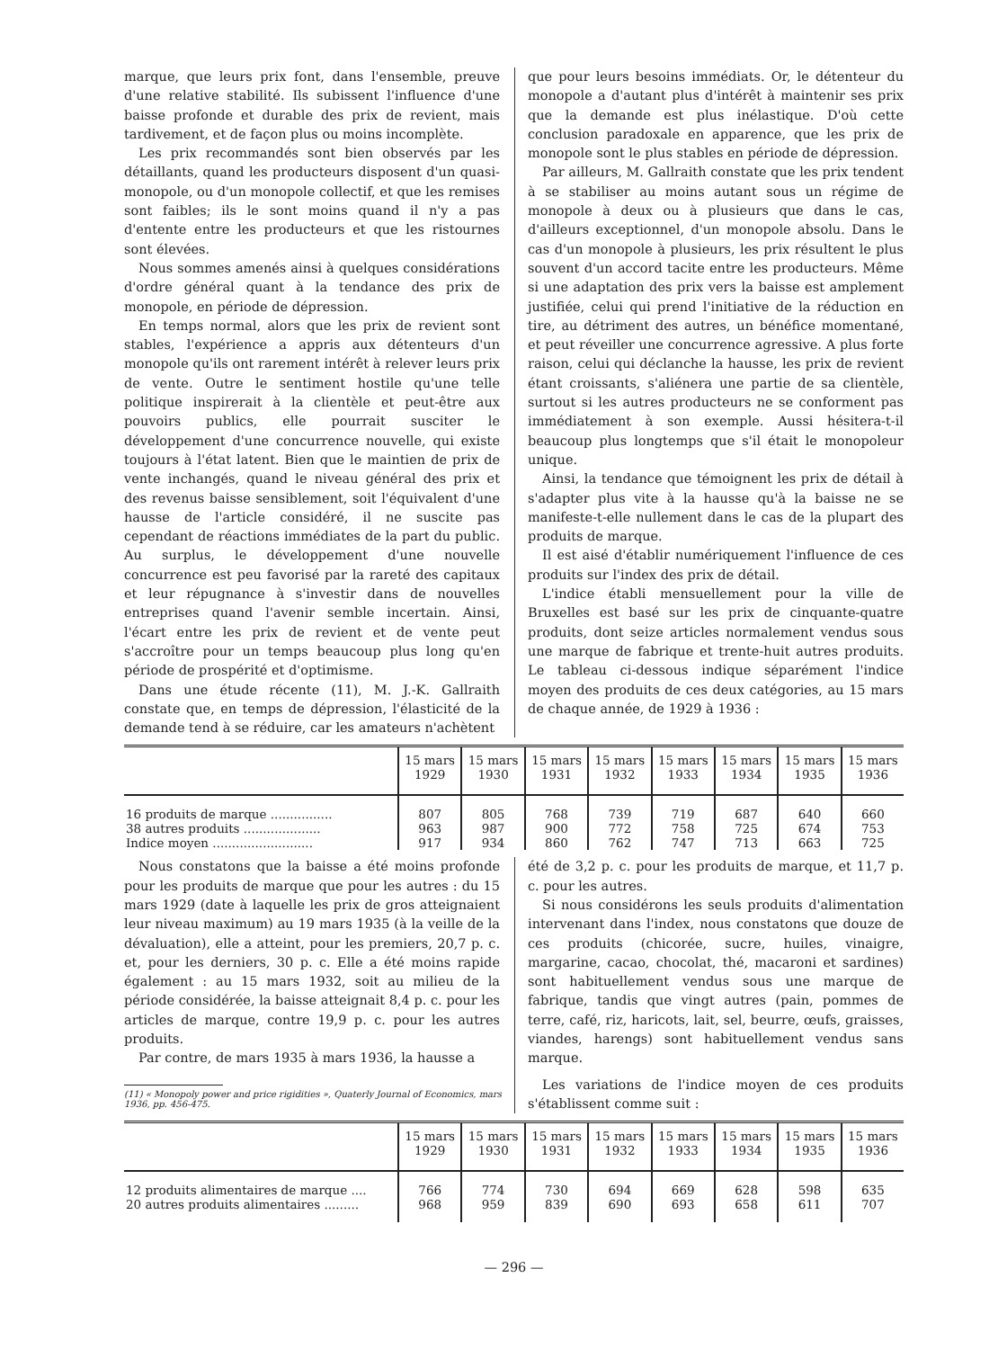marque, que leurs prix font, dans l'ensemble, preuve d'une relative stabilité. Ils subissent l'influence d'une baisse profonde et durable des prix de revient, mais tardivement, et de façon plus ou moins incomplète.
Les prix recommandés sont bien observés par les détaillants, quand les producteurs disposent d'un quasi-monopole, ou d'un monopole collectif, et que les remises sont faibles; ils le sont moins quand il n'y a pas d'entente entre les producteurs et que les ristournes sont élevées.
Nous sommes amenés ainsi à quelques considérations d'ordre général quant à la tendance des prix de monopole, en période de dépression.
En temps normal, alors que les prix de revient sont stables, l'expérience a appris aux détenteurs d'un monopole qu'ils ont rarement intérêt à relever leurs prix de vente. Outre le sentiment hostile qu'une telle politique inspirerait à la clientèle et peut-être aux pouvoirs publics, elle pourrait susciter le développement d'une concurrence nouvelle, qui existe toujours à l'état latent. Bien que le maintien de prix de vente inchangés, quand le niveau général des prix et des revenus baisse sensiblement, soit l'équivalent d'une hausse de l'article considéré, il ne suscite pas cependant de réactions immédiates de la part du public. Au surplus, le développement d'une nouvelle concurrence est peu favorisé par la rareté des capitaux et leur répugnance à s'investir dans de nouvelles entreprises quand l'avenir semble incertain. Ainsi, l'écart entre les prix de revient et de vente peut s'accroître pour un temps beaucoup plus long qu'en période de prospérité et d'optimisme.
Dans une étude récente (11), M. J.-K. Gallraith constate que, en temps de dépression, l'élasticité de la demande tend à se réduire, car les amateurs n'achètent
que pour leurs besoins immédiats. Or, le détenteur du monopole a d'autant plus d'intérêt à maintenir ses prix que la demande est plus inélastique. D'où cette conclusion paradoxale en apparence, que les prix de monopole sont le plus stables en période de dépression.
Par ailleurs, M. Gallraith constate que les prix tendent à se stabiliser au moins autant sous un régime de monopole à deux ou à plusieurs que dans le cas, d'ailleurs exceptionnel, d'un monopole absolu. Dans le cas d'un monopole à plusieurs, les prix résultent le plus souvent d'un accord tacite entre les producteurs. Même si une adaptation des prix vers la baisse est amplement justifiée, celui qui prend l'initiative de la réduction en tire, au détriment des autres, un bénéfice momentané, et peut réveiller une concurrence agressive. A plus forte raison, celui qui déclanche la hausse, les prix de revient étant croissants, s'aliénera une partie de sa clientèle, surtout si les autres producteurs ne se conforment pas immédiatement à son exemple. Aussi hésitera-t-il beaucoup plus longtemps que s'il était le monopoleur unique.
Ainsi, la tendance que témoignent les prix de détail à s'adapter plus vite à la hausse qu'à la baisse ne se manifeste-t-elle nullement dans le cas de la plupart des produits de marque.
Il est aisé d'établir numériquement l'influence de ces produits sur l'index des prix de détail.
L'indice établi mensuellement pour la ville de Bruxelles est basé sur les prix de cinquante-quatre produits, dont seize articles normalement vendus sous une marque de fabrique et trente-huit autres produits. Le tableau ci-dessous indique séparément l'indice moyen des produits de ces deux catégories, au 15 mars de chaque année, de 1929 à 1936 :
| | 15 mars 1929 | 15 mars 1930 | 15 mars 1931 | 15 mars 1932 | 15 mars 1933 | 15 mars 1934 | 15 mars 1935 | 15 mars 1936 |
| --- | --- | --- | --- | --- | --- | --- | --- | --- |
| 16 produits de marque ................ | 807 | 805 | 768 | 739 | 719 | 687 | 640 | 660 |
| 38 autres produits .................... | 963 | 987 | 900 | 772 | 758 | 725 | 674 | 753 |
| Indice moyen .......................... | 917 | 934 | 860 | 762 | 747 | 713 | 663 | 725 |
Nous constatons que la baisse a été moins profonde pour les produits de marque que pour les autres : du 15 mars 1929 (date à laquelle les prix de gros atteignaient leur niveau maximum) au 19 mars 1935 (à la veille de la dévaluation), elle a atteint, pour les premiers, 20,7 p. c. et, pour les derniers, 30 p. c. Elle a été moins rapide également : au 15 mars 1932, soit au milieu de la période considérée, la baisse atteignait 8,4 p. c. pour les articles de marque, contre 19,9 p. c. pour les autres produits.
Par contre, de mars 1935 à mars 1936, la hausse a
(11) « Monopoly power and price rigidities », Quaterly Journal of Economics, mars 1936, pp. 456-475.
été de 3,2 p. c. pour les produits de marque, et 11,7 p. c. pour les autres.
Si nous considérons les seuls produits d'alimentation intervenant dans l'index, nous constatons que douze de ces produits (chicorée, sucre, huiles, vinaigre, margarine, cacao, chocolat, thé, macaroni et sardines) sont habituellement vendus sous une marque de fabrique, tandis que vingt autres (pain, pommes de terre, café, riz, haricots, lait, sel, beurre, œufs, graisses, viandes, harengs) sont habituellement vendus sans marque.
Les variations de l'indice moyen de ces produits s'établissent comme suit :
| | 15 mars 1929 | 15 mars 1930 | 15 mars 1931 | 15 mars 1932 | 15 mars 1933 | 15 mars 1934 | 15 mars 1935 | 15 mars 1936 |
| --- | --- | --- | --- | --- | --- | --- | --- | --- |
| 12 produits alimentaires de marque .... | 766 | 774 | 730 | 694 | 669 | 628 | 598 | 635 |
| 20 autres produits alimentaires ......... | 968 | 959 | 839 | 690 | 693 | 658 | 611 | 707 |
— 296 —